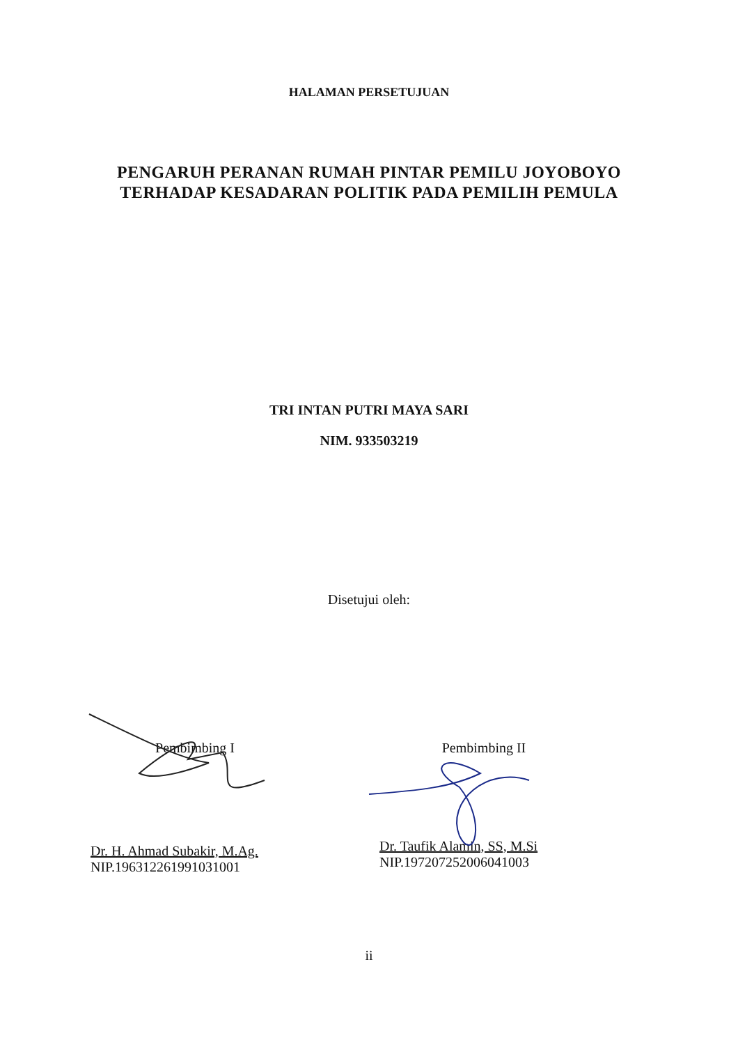HALAMAN PERSETUJUAN
PENGARUH PERANAN RUMAH PINTAR PEMILU JOYOBOYO
TERHADAP KESADARAN POLITIK PADA PEMILIH PEMULA
TRI INTAN PUTRI MAYA SARI
NIM. 933503219
Disetujui oleh:
Pembimbing I
Dr. H. Ahmad Subakir, M.Ag.
NIP.196312261991031001
Pembimbing II
Dr. Taufik Alamin, SS, M.Si
NIP.197207252006041003
ii